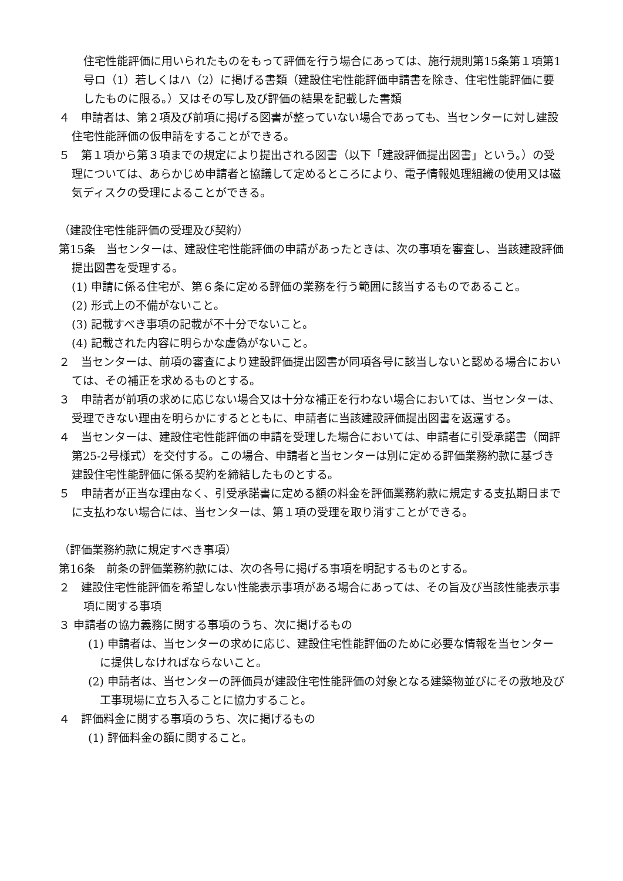住宅性能評価に用いられたものをもって評価を行う場合にあっては、施行規則第15条第１項第1号ロ（1）若しくはハ（2）に掲げる書類（建設住宅性能評価申請書を除き、住宅性能評価に要したものに限る。）又はその写し及び評価の結果を記載した書類
４　申請者は、第２項及び前項に掲げる図書が整っていない場合であっても、当センターに対し建設住宅性能評価の仮申請をすることができる。
５　第１項から第３項までの規定により提出される図書（以下「建設評価提出図書」という。）の受理については、あらかじめ申請者と協議して定めるところにより、電子情報処理組織の使用又は磁気ディスクの受理によることができる。
（建設住宅性能評価の受理及び契約）
第15条　当センターは、建設住宅性能評価の申請があったときは、次の事項を審査し、当該建設評価提出図書を受理する。
(1) 申請に係る住宅が、第６条に定める評価の業務を行う範囲に該当するものであること。
(2) 形式上の不備がないこと。
(3) 記載すべき事項の記載が不十分でないこと。
(4) 記載された内容に明らかな虚偽がないこと。
２　当センターは、前項の審査により建設評価提出図書が同項各号に該当しないと認める場合においては、その補正を求めるものとする。
３　申請者が前項の求めに応じない場合又は十分な補正を行わない場合においては、当センターは、受理できない理由を明らかにするとともに、申請者に当該建設評価提出図書を返還する。
４　当センターは、建設住宅性能評価の申請を受理した場合においては、申請者に引受承諾書（岡評第25-2号様式）を交付する。この場合、申請者と当センターは別に定める評価業務約款に基づき建設住宅性能評価に係る契約を締結したものとする。
５　申請者が正当な理由なく、引受承諾書に定める額の料金を評価業務約款に規定する支払期日までに支払わない場合には、当センターは、第１項の受理を取り消すことができる。
（評価業務約款に規定すべき事項）
第16条　前条の評価業務約款には、次の各号に掲げる事項を明記するものとする。
２　建設住宅性能評価を希望しない性能表示事項がある場合にあっては、その旨及び当該性能表示事項に関する事項
３ 申請者の協力義務に関する事項のうち、次に掲げるもの
(1) 申請者は、当センターの求めに応じ、建設住宅性能評価のために必要な情報を当センターに提供しなければならないこと。
(2) 申請者は、当センターの評価員が建設住宅性能評価の対象となる建築物並びにその敷地及び工事現場に立ち入ることに協力すること。
４　評価料金に関する事項のうち、次に掲げるもの
(1) 評価料金の額に関すること。